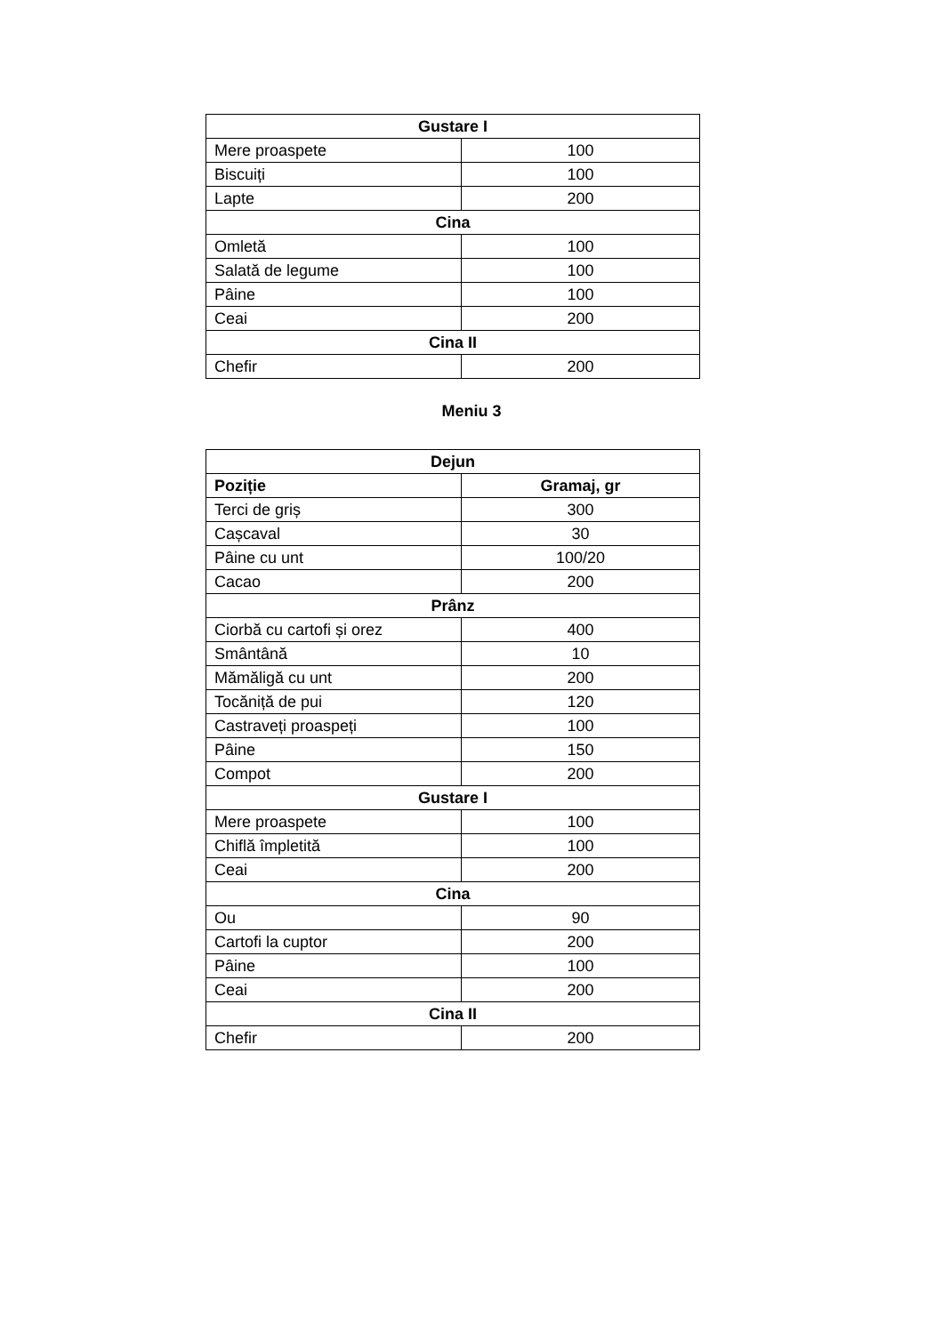| Gustare I | |
| --- | --- |
| Mere proaspete | 100 |
| Biscuiți | 100 |
| Lapte | 200 |
| Cina | |
| Omletă | 100 |
| Salată de legume | 100 |
| Pâine | 100 |
| Ceai | 200 |
| Cina II | |
| Chefir | 200 |
Meniu 3
| Dejun | |
| --- | --- |
| Poziție | Gramaj, gr |
| Terci de griș | 300 |
| Cașcaval | 30 |
| Pâine cu unt | 100/20 |
| Cacao | 200 |
| Prânz | |
| Ciorbă cu cartofi și orez | 400 |
| Smântână | 10 |
| Mămăligă cu unt | 200 |
| Tocăniță de pui | 120 |
| Castraveți proaspeți | 100 |
| Pâine | 150 |
| Compot | 200 |
| Gustare I | |
| Mere proaspete | 100 |
| Chiflă împletită | 100 |
| Ceai | 200 |
| Cina | |
| Ou | 90 |
| Cartofi la cuptor | 200 |
| Pâine | 100 |
| Ceai | 200 |
| Cina II | |
| Chefir | 200 |